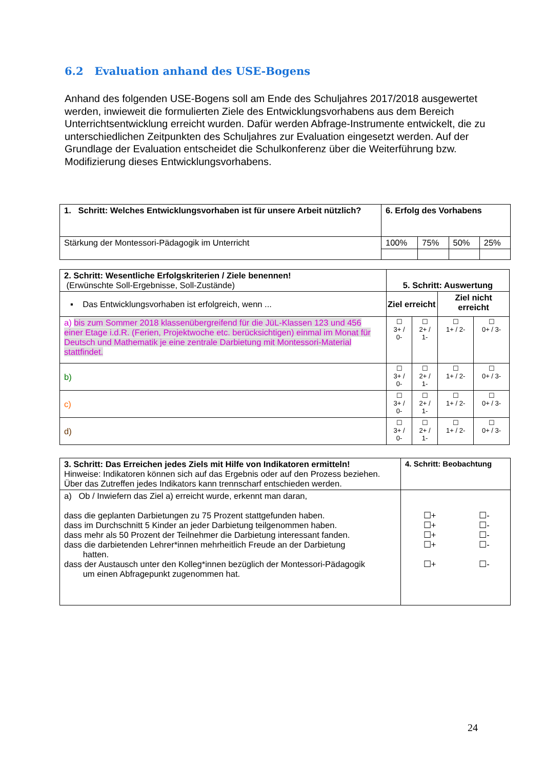6.2 Evaluation anhand des USE-Bogens
Anhand des folgenden USE-Bogens soll am Ende des Schuljahres 2017/2018 ausgewertet werden, inwieweit die formulierten Ziele des Entwicklungsvorhabens aus dem Bereich Unterrichtsentwicklung erreicht wurden. Dafür werden Abfrage-Instrumente entwickelt, die zu unterschiedlichen Zeitpunkten des Schuljahres zur Evaluation eingesetzt werden. Auf der Grundlage der Evaluation entscheidet die Schulkonferenz über die Weiterführung bzw. Modifizierung dieses Entwicklungsvorhabens.
| 1. Schritt: Welches Entwicklungsvorhaben ist für unsere Arbeit nützlich? | 6. Erfolg des Vorhabens | | | |
| --- | --- | --- | --- | --- |
| Stärkung der Montessori-Pädagogik im Unterricht | 100% | 75% | 50% | 25% |
| 2. Schritt: Wesentliche Erfolgskriterien / Ziele benennen! (Erwünschte Soll-Ergebnisse, Soll-Zustände) | 5. Schritt: Auswertung | | | |
| --- | --- | --- | --- | --- |
| ▪ Das Entwicklungsvorhaben ist erfolgreich, wenn ... | Ziel erreicht | | Ziel nicht erreicht | |
| a) bis zum Sommer 2018 klassenübergreifend für die JüL-Klassen 123 und 456 einer Etage i.d.R. (Ferien, Projektwoche etc. berücksichtigen) einmal im Monat für Deutsch und Mathematik je eine zentrale Darbietung mit Montessori-Material stattfindet. | ☐ 3+ / 0- | ☐ 2+ / 1- | ☐ 1+ / 2- | ☐ 0+ / 3- |
| b) | ☐ 3+ / 0- | ☐ 2+ / 1- | ☐ 1+ / 2- | ☐ 0+ / 3- |
| c) | ☐ 3+ / 0- | ☐ 2+ / 1- | ☐ 1+ / 2- | ☐ 0+ / 3- |
| d) | ☐ 3+ / 0- | ☐ 2+ / 1- | ☐ 1+ / 2- | ☐ 0+ / 3- |
| 3. Schritt: Das Erreichen jedes Ziels mit Hilfe von Indikatoren ermitteln! Hinweise: Indikatoren können sich auf das Ergebnis oder auf den Prozess beziehen. Über das Zutreffen jedes Indikators kann trennscharf entschieden werden. | 4. Schritt: Beobachtung | |
| a) Ob / Inwiefern das Ziel a) erreicht wurde, erkennt man daran, dass die geplanten Darbietungen zu 75 Prozent stattgefunden haben. dass im Durchschnitt 5 Kinder an jeder Darbietung teilgenommen haben. dass mehr als 50 Prozent der Teilnehmer die Darbietung interessant fanden. dass die darbietenden Lehrer*innen mehrheitlich Freude an der Darbietung hatten. dass der Austausch unter den Kolleg*innen bezüglich der Montessori-Pädagogik um einen Abfragepunkt zugenommen hat. | ☐+ ☐+ ☐+ ☐+ ☐+ | ☐- ☐- ☐- ☐- ☐- |
24